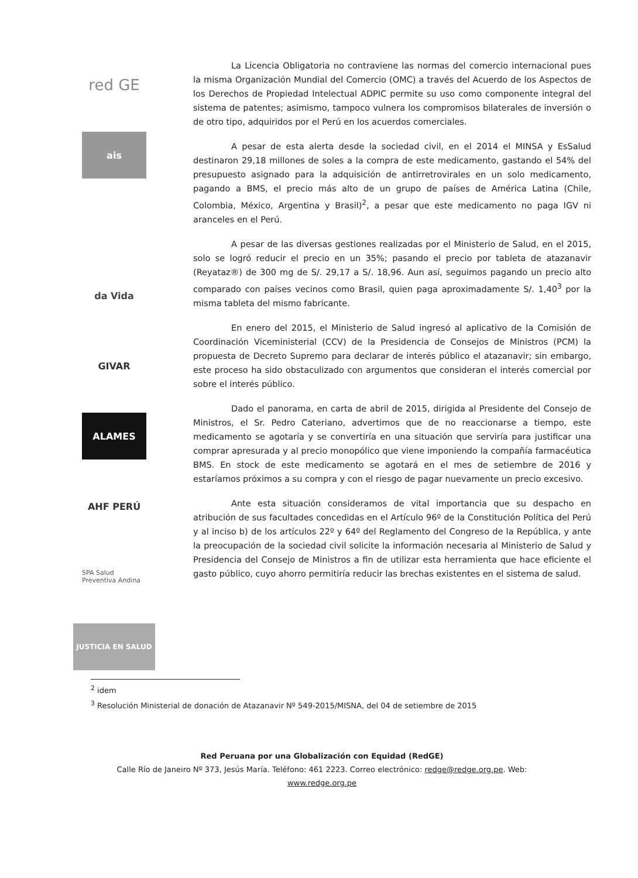red GE
ais
da Vida
GIVAR
ALAMES
AHF PERÚ
SPA Salud Preventiva Andina
JUSTICIA EN SALUD
La Licencia Obligatoria no contraviene las normas del comercio internacional pues la misma Organización Mundial del Comercio (OMC) a través del Acuerdo de los Aspectos de los Derechos de Propiedad Intelectual ADPIC permite su uso como componente integral del sistema de patentes; asimismo, tampoco vulnera los compromisos bilaterales de inversión o de otro tipo, adquiridos por el Perú en los acuerdos comerciales.
A pesar de esta alerta desde la sociedad civil, en el 2014 el MINSA y EsSalud destinaron 29,18 millones de soles a la compra de este medicamento, gastando el 54% del presupuesto asignado para la adquisición de antirretrovirales en un solo medicamento, pagando a BMS, el precio más alto de un grupo de países de América Latina (Chile, Colombia, México, Argentina y Brasil)<sup>2</sup>, a pesar que este medicamento no paga IGV ni aranceles en el Perú.
A pesar de las diversas gestiones realizadas por el Ministerio de Salud, en el 2015, solo se logró reducir el precio en un 35%; pasando el precio por tableta de atazanavir (Reyataz®) de 300 mg de S/. 29,17 a S/. 18,96. Aun así, seguimos pagando un precio alto comparado con países vecinos como Brasil, quien paga aproximadamente S/. 1,40<sup>3</sup> por la misma tableta del mismo fabricante.
En enero del 2015, el Ministerio de Salud ingresó al aplicativo de la Comisión de Coordinación Viceministerial (CCV) de la Presidencia de Consejos de Ministros (PCM) la propuesta de Decreto Supremo para declarar de interés público el atazanavir; sin embargo, este proceso ha sido obstaculizado con argumentos que consideran el interés comercial por sobre el interés público.
Dado el panorama, en carta de abril de 2015, dirigida al Presidente del Consejo de Ministros, el Sr. Pedro Cateriano, advertimos que de no reaccionarse a tiempo, este medicamento se agotaría y se convertiría en una situación que serviría para justificar una comprar apresurada y al precio monopólico que viene imponiendo la compañía farmacéutica BMS. En stock de este medicamento se agotará en el mes de setiembre de 2016 y estaríamos próximos a su compra y con el riesgo de pagar nuevamente un precio excesivo.
Ante esta situación consideramos de vital importancia que su despacho en atribución de sus facultades concedidas en el Artículo 96º de la Constitución Política del Perú y al inciso b) de los artículos 22º y 64º del Reglamento del Congreso de la República, y ante la preocupación de la sociedad civil solicite la información necesaria al Ministerio de Salud y Presidencia del Consejo de Ministros a fin de utilizar esta herramienta que hace eficiente el gasto público, cuyo ahorro permitiría reducir las brechas existentes en el sistema de salud.
<sup>2</sup> idem
<sup>3</sup> Resolución Ministerial de donación de Atazanavir Nº 549-2015/MISNA, del 04 de setiembre de 2015
Red Peruana por una Globalización con Equidad (RedGE)
Calle Río de Janeiro Nº 373, Jesús María. Teléfono: 461 2223. Correo electrónico: redge@redge.org.pe. Web:
www.redge.org.pe